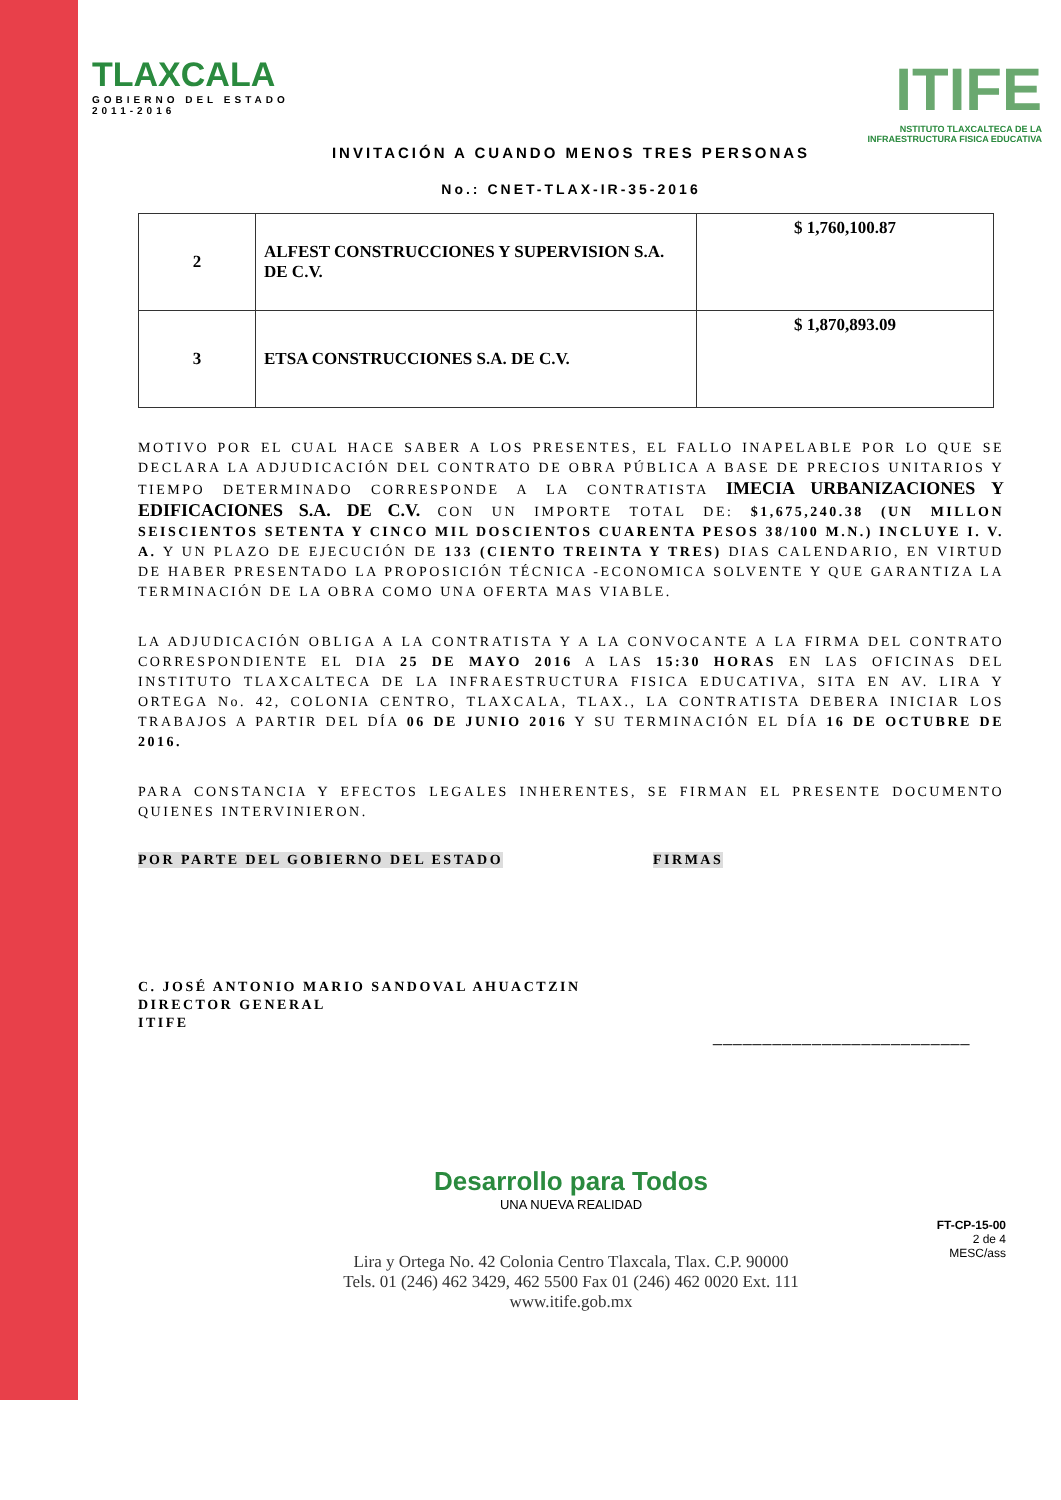TLAXCALA
GOBIERNO DEL ESTADO
2011-2016
ITIFE
NSTITUTO TLAXCALTECA DE LA
INFRAESTRUCTURA FISICA EDUCATIVA
INVITACIÓN A CUANDO MENOS TRES PERSONAS
No.: CNET-TLAX-IR-35-2016
| 2 | ALFEST CONSTRUCCIONES Y SUPERVISION S.A. DE C.V. | $ 1,760,100.87 |
| 3 | ETSA CONSTRUCCIONES S.A. DE C.V. | $ 1,870,893.09 |
MOTIVO POR EL CUAL HACE SABER A LOS PRESENTES, EL FALLO INAPELABLE POR LO QUE SE DECLARA LA ADJUDICACIÓN DEL CONTRATO DE OBRA PÚBLICA A BASE DE PRECIOS UNITARIOS Y TIEMPO DETERMINADO CORRESPONDE A LA CONTRATISTA IMECIA URBANIZACIONES Y EDIFICACIONES S.A. DE C.V. CON UN IMPORTE TOTAL DE: $1,675,240.38 (UN MILLON SEISCIENTOS SETENTA Y CINCO MIL DOSCIENTOS CUARENTA PESOS 38/100 M.N.) INCLUYE I. V. A. Y UN PLAZO DE EJECUCIÓN DE 133 (CIENTO TREINTA Y TRES) DIAS CALENDARIO, EN VIRTUD DE HABER PRESENTADO LA PROPOSICIÓN TÉCNICA -ECONOMICA SOLVENTE Y QUE GARANTIZA LA TERMINACIÓN DE LA OBRA COMO UNA OFERTA MAS VIABLE.
LA ADJUDICACIÓN OBLIGA A LA CONTRATISTA Y A LA CONVOCANTE A LA FIRMA DEL CONTRATO CORRESPONDIENTE EL DIA 25 DE MAYO 2016 A LAS 15:30 HORAS EN LAS OFICINAS DEL INSTITUTO TLAXCALTECA DE LA INFRAESTRUCTURA FISICA EDUCATIVA, SITA EN AV. LIRA Y ORTEGA No. 42, COLONIA CENTRO, TLAXCALA, TLAX., LA CONTRATISTA DEBERA INICIAR LOS TRABAJOS A PARTIR DEL DÍA 06 DE JUNIO 2016 Y SU TERMINACIÓN EL DÍA 16 DE OCTUBRE DE 2016.
PARA CONSTANCIA Y EFECTOS LEGALES INHERENTES, SE FIRMAN EL PRESENTE DOCUMENTO QUIENES INTERVINIERON.
POR PARTE DEL GOBIERNO DEL ESTADO FIRMAS
C. JOSÉ ANTONIO MARIO SANDOVAL AHUACTZIN
DIRECTOR GENERAL
ITIFE
__________________________
Desarrollo para Todos
UNA NUEVA REALIDAD
Lira y Ortega No. 42 Colonia Centro Tlaxcala, Tlax. C.P. 90000
Tels. 01 (246) 462 3429, 462 5500 Fax 01 (246) 462 0020 Ext. 111
www.itife.gob.mx
FT-CP-15-00
2 de 4
MESC/ass